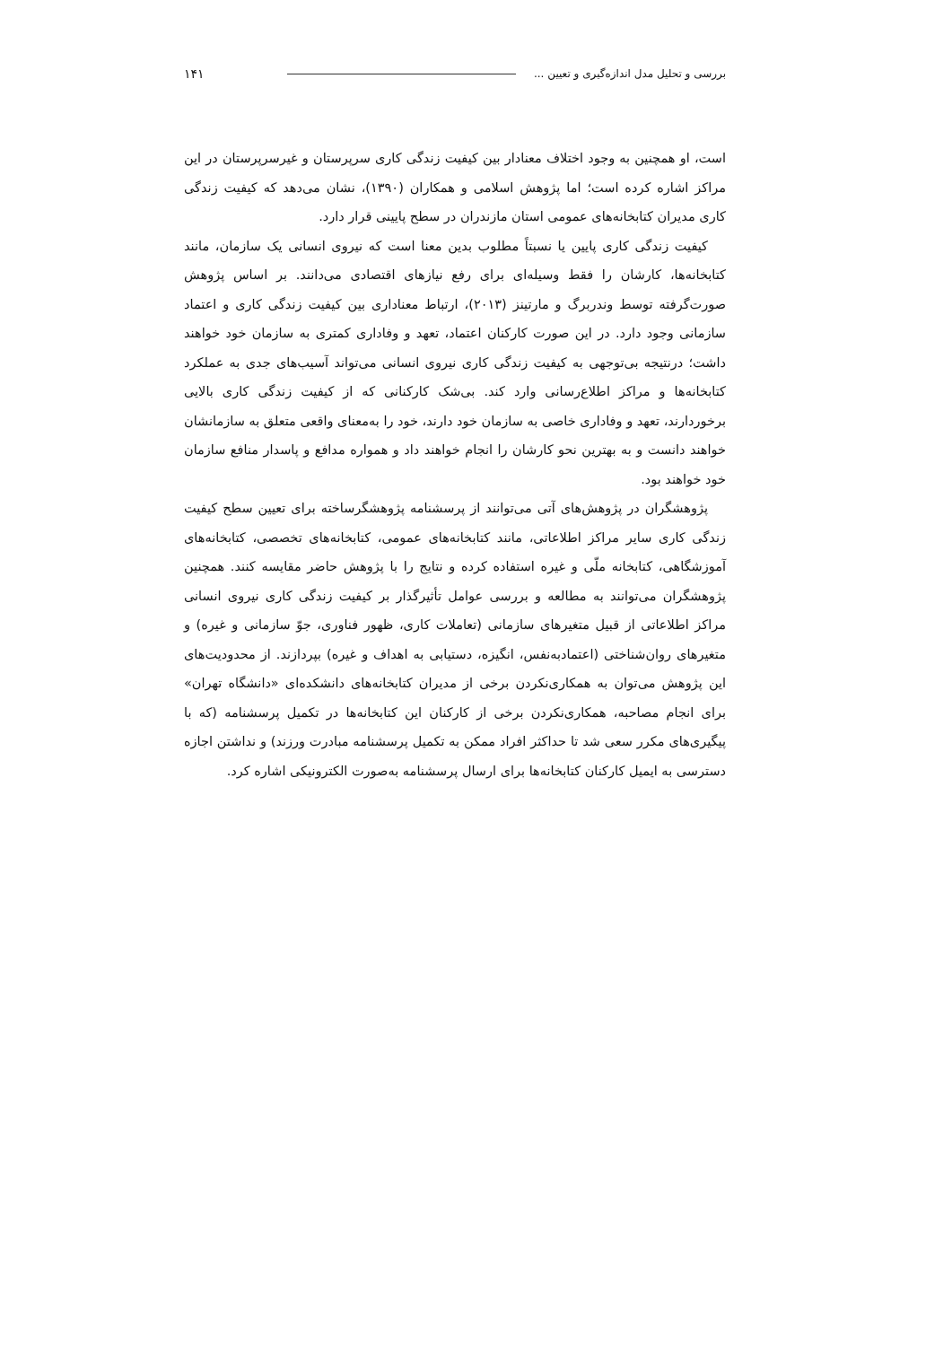بررسی و تحلیل مدل اندازه‌گیری و تعیین ... ۱۴۱
است، او همچنین به وجود اختلاف معنادار بین کیفیت زندگی کاری سرپرستان و غیرسرپرستان در این مراکز اشاره کرده است؛ اما پژوهش اسلامی و همکاران (۱۳۹۰)، نشان می‌دهد که کیفیت زندگی کاری مدیران کتابخانه‌های عمومی استان مازندران در سطح پایینی قرار دارد.
کیفیت زندگی کاری پایین یا نسبتاً مطلوب بدین معنا است که نیروی انسانی یک سازمان، مانند کتابخانه‌ها، کارشان را فقط وسیله‌ای برای رفع نیازهای اقتصادی می‌دانند. بر اساس پژوهش صورت‌گرفته توسط وندربرگ و مارتینز (۲۰۱۳)، ارتباط معناداری بین کیفیت زندگی کاری و اعتماد سازمانی وجود دارد. در این صورت کارکنان اعتماد، تعهد و وفاداری کمتری به سازمان خود خواهند داشت؛ درنتیجه بی‌توجهی به کیفیت زندگی کاری نیروی انسانی می‌تواند آسیب‌های جدی به عملکرد کتابخانه‌ها و مراکز اطلاع‌رسانی وارد کند. بی‌شک کارکنانی که از کیفیت زندگی کاری بالایی برخوردارند، تعهد و وفاداری خاصی به سازمان خود دارند، خود را به‌معنای واقعی متعلق به سازمانشان خواهند دانست و به بهترین نحو کارشان را انجام خواهند داد و همواره مدافع و پاسدار منافع سازمان خود خواهند بود.
پژوهشگران در پژوهش‌های آتی می‌توانند از پرسشنامه پژوهشگرساخته برای تعیین سطح کیفیت زندگی کاری سایر مراکز اطلاعاتی، مانند کتابخانه‌های عمومی، کتابخانه‌های تخصصی، کتابخانه‌های آموزشگاهی، کتابخانه ملّی و غیره استفاده کرده و نتایج را با پژوهش حاضر مقایسه کنند. همچنین پژوهشگران می‌توانند به مطالعه و بررسی عوامل تأثیرگذار بر کیفیت زندگی کاری نیروی انسانی مراکز اطلاعاتی از قبیل متغیرهای سازمانی (تعاملات کاری، ظهور فناوری، جوّ سازمانی و غیره) و متغیرهای روان‌شناختی (اعتمادبه‌نفس، انگیزه، دستیابی به اهداف و غیره) بپردازند. از محدودیت‌های این پژوهش می‌توان به همکاری‌نکردن برخی از مدیران کتابخانه‌های دانشکده‌ای «دانشگاه تهران» برای انجام مصاحبه، همکاری‌نکردن برخی از کارکنان این کتابخانه‌ها در تکمیل پرسشنامه (که با پیگیری‌های مکرر سعی شد تا حداکثر افراد ممکن به تکمیل پرسشنامه مبادرت ورزند) و نداشتن اجازه دسترسی به ایمیل کارکنان کتابخانه‌ها برای ارسال پرسشنامه به‌صورت الکترونیکی اشاره کرد.